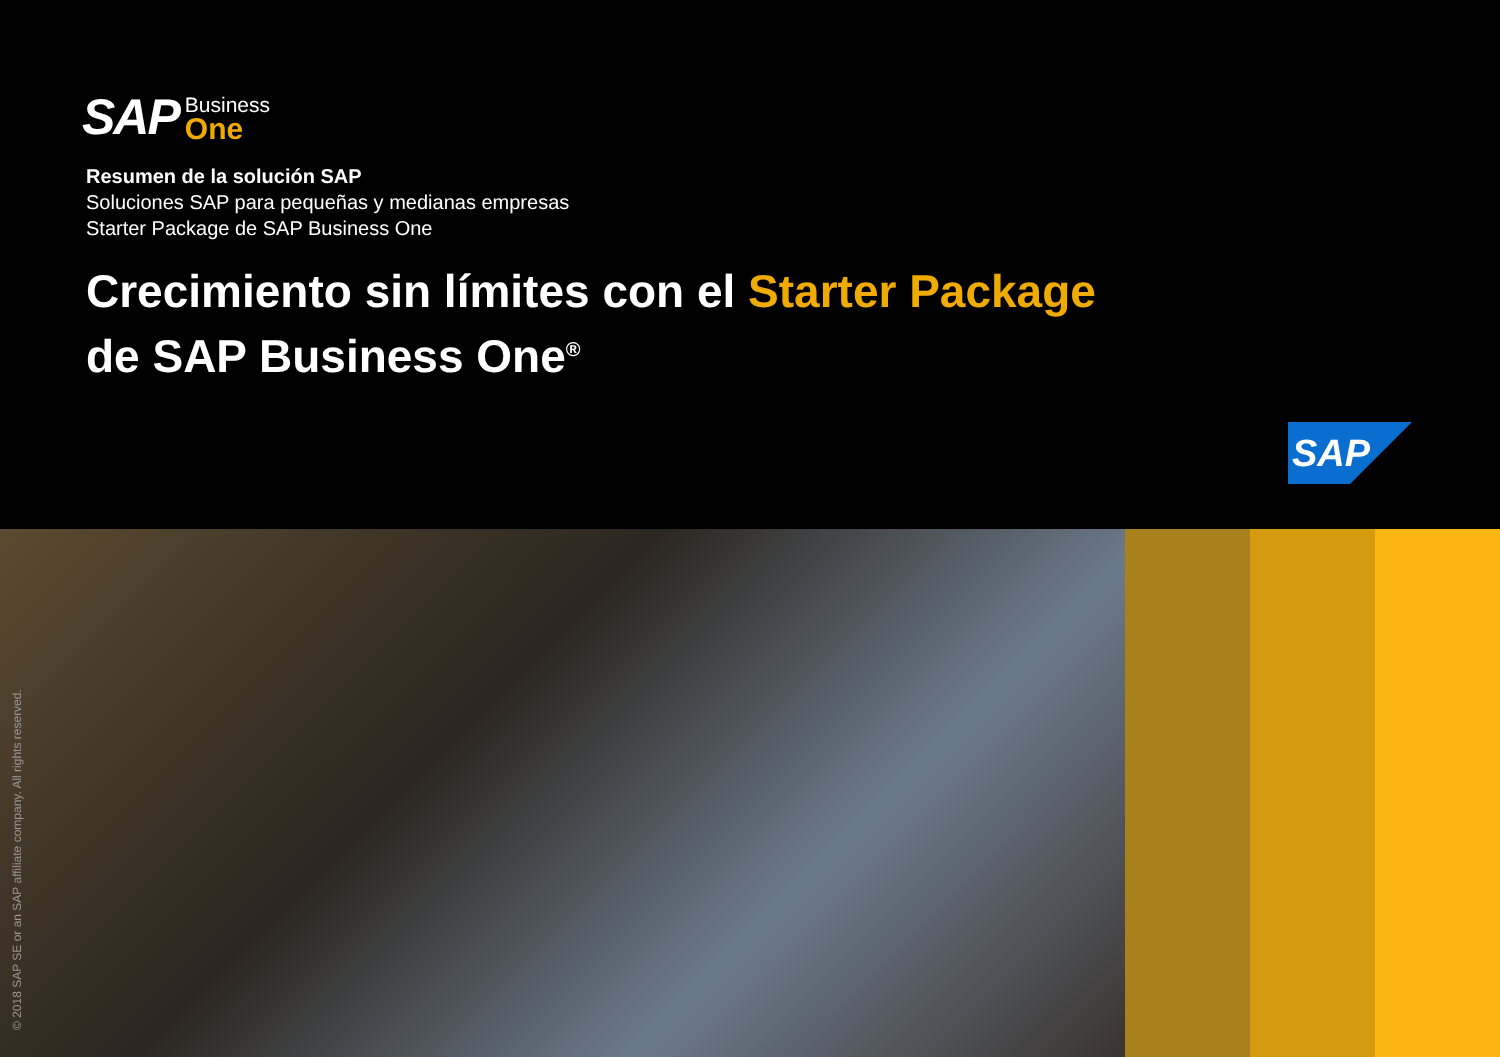SAP
Business
One
Resumen de la solución SAP
Soluciones SAP para pequeñas y medianas empresas
Starter Package de SAP Business One
Crecimiento sin límites con el Starter Package
de SAP Business One<sup>®</sup>
SAP
© 2018 SAP SE or an SAP affiliate company. All rights reserved.